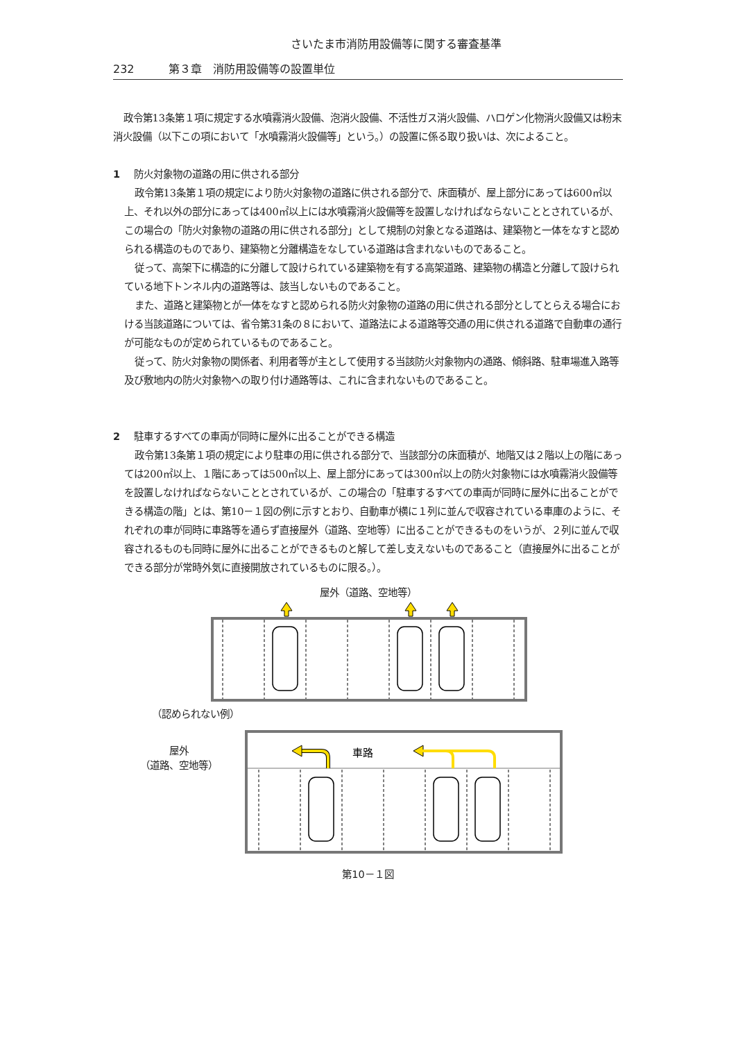さいたま市消防用設備等に関する審査基準
232 第３章　消防用設備等の設置単位
政令第13条第１項に規定する水噴霧消火設備、泡消火設備、不活性ガス消火設備、ハロゲン化物消火設備又は粉末消火設備（以下この項において「水噴霧消火設備等」という。）の設置に係る取り扱いは、次によること。
1 防火対象物の道路の用に供される部分
政令第13条第１項の規定により防火対象物の道路に供される部分で、床面積が、屋上部分にあっては600㎡以上、それ以外の部分にあっては400㎡以上には水噴霧消火設備等を設置しなければならないこととされているが、この場合の「防火対象物の道路の用に供される部分」として規制の対象となる道路は、建築物と一体をなすと認められる構造のものであり、建築物と分離構造をなしている道路は含まれないものであること。
従って、高架下に構造的に分離して設けられている建築物を有する高架道路、建築物の構造と分離して設けられている地下トンネル内の道路等は、該当しないものであること。
また、道路と建築物とが一体をなすと認められる防火対象物の道路の用に供される部分としてとらえる場合における当該道路については、省令第31条の８において、道路法による道路等交通の用に供される道路で自動車の通行が可能なものが定められているものであること。
従って、防火対象物の関係者、利用者等が主として使用する当該防火対象物内の通路、傾斜路、駐車場進入路等及び敷地内の防火対象物への取り付け通路等は、これに含まれないものであること。
2 駐車するすべての車両が同時に屋外に出ることができる構造
政令第13条第１項の規定により駐車の用に供される部分で、当該部分の床面積が、地階又は２階以上の階にあっては200㎡以上、１階にあっては500㎡以上、屋上部分にあっては300㎡以上の防火対象物には水噴霧消火設備等を設置しなければならないこととされているが、この場合の「駐車するすべての車両が同時に屋外に出ることができる構造の階」とは、第10－１図の例に示すとおり、自動車が横に１列に並んで収容されている車庫のように、それぞれの車が同時に車路等を通らず直接屋外（道路、空地等）に出ることができるものをいうが、２列に並んで収容されるものも同時に屋外に出ることができるものと解して差し支えないものであること（直接屋外に出ることができる部分が常時外気に直接開放されているものに限る。）。
屋外（道路、空地等）
（認められない例）
屋外
（道路、空地等）
車路
第10－１図